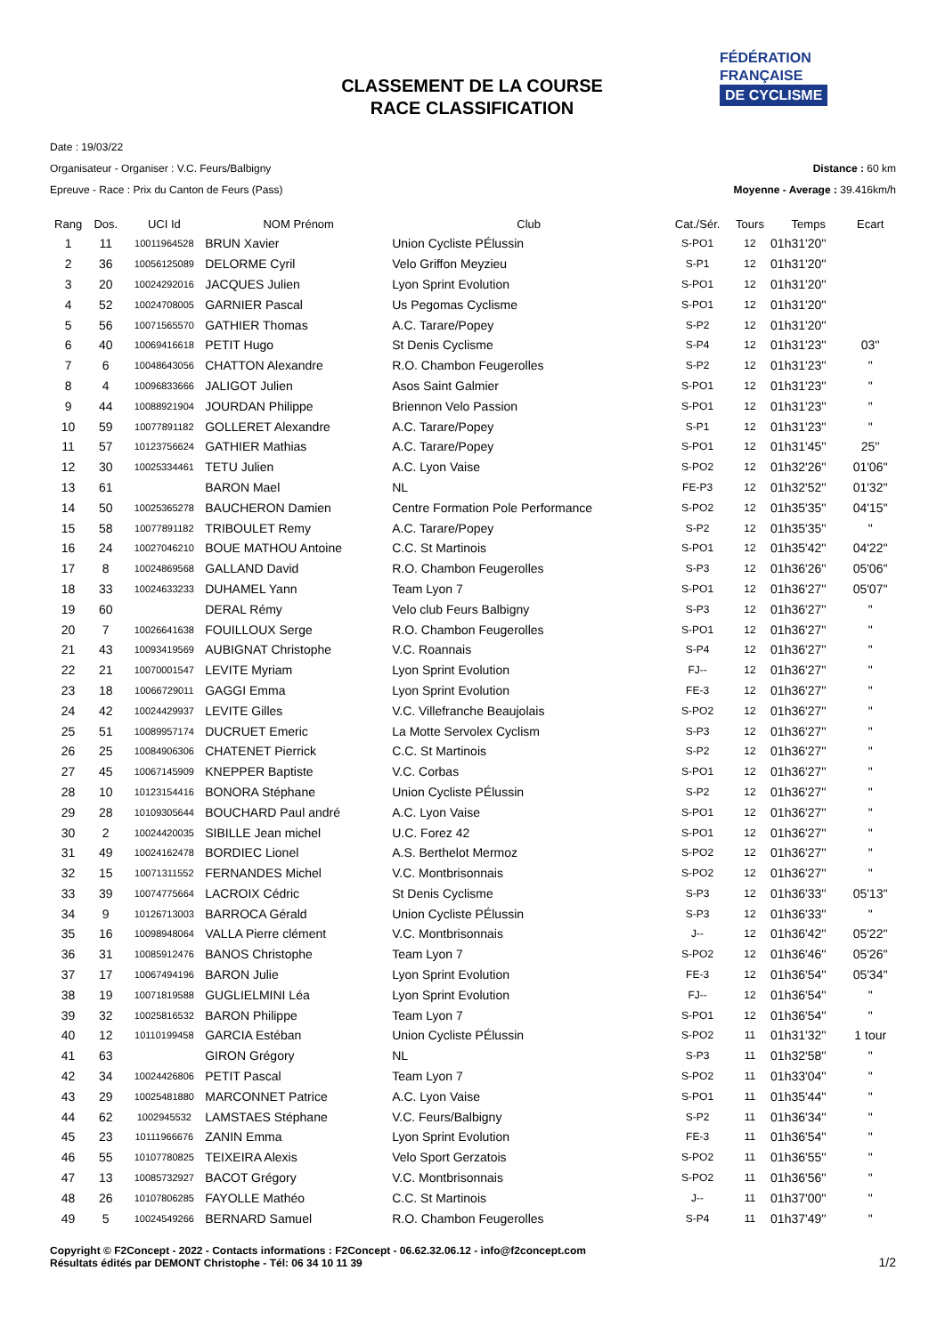CLASSEMENT DE LA COURSE
RACE CLASSIFICATION
FÉDÉRATION
FRANÇAISE
DE CYCLISME
Date : 19/03/22
Organisateur - Organiser : V.C. Feurs/Balbigny Distance : 60 km
Epreuve - Race : Prix du Canton de Feurs (Pass) Moyenne - Average : 39.416km/h
| Rang | Dos. | UCI Id | NOM Prénom | Club | Cat./Sér. | Tours | Temps | Ecart |
| --- | --- | --- | --- | --- | --- | --- | --- | --- |
| 1 | 11 | 10011964528 | BRUN Xavier | Union Cycliste PÉlussin | S-PO1 | 12 | 01h31'20'' | |
| 2 | 36 | 10056125089 | DELORME Cyril | Velo Griffon Meyzieu | S-P1 | 12 | 01h31'20'' | |
| 3 | 20 | 10024292016 | JACQUES Julien | Lyon Sprint Evolution | S-PO1 | 12 | 01h31'20'' | |
| 4 | 52 | 10024708005 | GARNIER Pascal | Us Pegomas Cyclisme | S-PO1 | 12 | 01h31'20'' | |
| 5 | 56 | 10071565570 | GATHIER Thomas | A.C. Tarare/Popey | S-P2 | 12 | 01h31'20'' | |
| 6 | 40 | 10069416618 | PETIT Hugo | St Denis Cyclisme | S-P4 | 12 | 01h31'23'' | 03'' |
| 7 | 6 | 10048643056 | CHATTON Alexandre | R.O. Chambon Feugerolles | S-P2 | 12 | 01h31'23'' | " |
| 8 | 4 | 10096833666 | JALIGOT Julien | Asos Saint Galmier | S-PO1 | 12 | 01h31'23'' | " |
| 9 | 44 | 10088921904 | JOURDAN Philippe | Briennon Velo Passion | S-PO1 | 12 | 01h31'23'' | " |
| 10 | 59 | 10077891182 | GOLLERET Alexandre | A.C. Tarare/Popey | S-P1 | 12 | 01h31'23'' | " |
| 11 | 57 | 10123756624 | GATHIER Mathias | A.C. Tarare/Popey | S-PO1 | 12 | 01h31'45'' | 25'' |
| 12 | 30 | 10025334461 | TETU Julien | A.C. Lyon Vaise | S-PO2 | 12 | 01h32'26'' | 01'06'' |
| 13 | 61 | | BARON Mael | NL | FE-P3 | 12 | 01h32'52'' | 01'32'' |
| 14 | 50 | 10025365278 | BAUCHERON Damien | Centre Formation Pole Performance | S-PO2 | 12 | 01h35'35'' | 04'15'' |
| 15 | 58 | 10077891182 | TRIBOULET Remy | A.C. Tarare/Popey | S-P2 | 12 | 01h35'35'' | " |
| 16 | 24 | 10027046210 | BOUE MATHOU Antoine | C.C. St Martinois | S-PO1 | 12 | 01h35'42'' | 04'22'' |
| 17 | 8 | 10024869568 | GALLAND David | R.O. Chambon Feugerolles | S-P3 | 12 | 01h36'26'' | 05'06'' |
| 18 | 33 | 10024633233 | DUHAMEL Yann | Team Lyon 7 | S-PO1 | 12 | 01h36'27'' | 05'07'' |
| 19 | 60 | | DERAL Rémy | Velo club Feurs Balbigny | S-P3 | 12 | 01h36'27'' | " |
| 20 | 7 | 10026641638 | FOUILLOUX Serge | R.O. Chambon Feugerolles | S-PO1 | 12 | 01h36'27'' | " |
| 21 | 43 | 10093419569 | AUBIGNAT Christophe | V.C. Roannais | S-P4 | 12 | 01h36'27'' | " |
| 22 | 21 | 10070001547 | LEVITE Myriam | Lyon Sprint Evolution | FJ-- | 12 | 01h36'27'' | " |
| 23 | 18 | 10066729011 | GAGGI Emma | Lyon Sprint Evolution | FE-3 | 12 | 01h36'27'' | " |
| 24 | 42 | 10024429937 | LEVITE Gilles | V.C. Villefranche Beaujolais | S-PO2 | 12 | 01h36'27'' | " |
| 25 | 51 | 10089957174 | DUCRUET Emeric | La Motte Servolex Cyclism | S-P3 | 12 | 01h36'27'' | " |
| 26 | 25 | 10084906306 | CHATENET Pierrick | C.C. St Martinois | S-P2 | 12 | 01h36'27'' | " |
| 27 | 45 | 10067145909 | KNEPPER Baptiste | V.C. Corbas | S-PO1 | 12 | 01h36'27'' | " |
| 28 | 10 | 10123154416 | BONORA Stéphane | Union Cycliste PÉlussin | S-P2 | 12 | 01h36'27'' | " |
| 29 | 28 | 10109305644 | BOUCHARD Paul andré | A.C. Lyon Vaise | S-PO1 | 12 | 01h36'27'' | " |
| 30 | 2 | 10024420035 | SIBILLE Jean michel | U.C. Forez 42 | S-PO1 | 12 | 01h36'27'' | " |
| 31 | 49 | 10024162478 | BORDIEC Lionel | A.S. Berthelot Mermoz | S-PO2 | 12 | 01h36'27'' | " |
| 32 | 15 | 10071311552 | FERNANDES Michel | V.C. Montbrisonnais | S-PO2 | 12 | 01h36'27'' | " |
| 33 | 39 | 10074775664 | LACROIX Cédric | St Denis Cyclisme | S-P3 | 12 | 01h36'33'' | 05'13'' |
| 34 | 9 | 10126713003 | BARROCA Gérald | Union Cycliste PÉlussin | S-P3 | 12 | 01h36'33'' | " |
| 35 | 16 | 10098948064 | VALLA Pierre clément | V.C. Montbrisonnais | J-- | 12 | 01h36'42'' | 05'22'' |
| 36 | 31 | 10085912476 | BANOS Christophe | Team Lyon 7 | S-PO2 | 12 | 01h36'46'' | 05'26'' |
| 37 | 17 | 10067494196 | BARON Julie | Lyon Sprint Evolution | FE-3 | 12 | 01h36'54'' | 05'34'' |
| 38 | 19 | 10071819588 | GUGLIELMINI Léa | Lyon Sprint Evolution | FJ-- | 12 | 01h36'54'' | " |
| 39 | 32 | 10025816532 | BARON Philippe | Team Lyon 7 | S-PO1 | 12 | 01h36'54'' | " |
| 40 | 12 | 10110199458 | GARCIA Estéban | Union Cycliste PÉlussin | S-PO2 | 11 | 01h31'32'' | 1 tour |
| 41 | 63 | | GIRON Grégory | NL | S-P3 | 11 | 01h32'58'' | " |
| 42 | 34 | 10024426806 | PETIT Pascal | Team Lyon 7 | S-PO2 | 11 | 01h33'04'' | " |
| 43 | 29 | 10025481880 | MARCONNET Patrice | A.C. Lyon Vaise | S-PO1 | 11 | 01h35'44'' | " |
| 44 | 62 | 1002945532 | LAMSTAES Stéphane | V.C. Feurs/Balbigny | S-P2 | 11 | 01h36'34'' | " |
| 45 | 23 | 10111966676 | ZANIN Emma | Lyon Sprint Evolution | FE-3 | 11 | 01h36'54'' | " |
| 46 | 55 | 10107780825 | TEIXEIRA Alexis | Velo Sport Gerzatois | S-PO2 | 11 | 01h36'55'' | " |
| 47 | 13 | 10085732927 | BACOT Grégory | V.C. Montbrisonnais | S-PO2 | 11 | 01h36'56'' | " |
| 48 | 26 | 10107806285 | FAYOLLE Mathéo | C.C. St Martinois | J-- | 11 | 01h37'00'' | " |
| 49 | 5 | 10024549266 | BERNARD Samuel | R.O. Chambon Feugerolles | S-P4 | 11 | 01h37'49'' | " |
Copyright © F2Concept - 2022 - Contacts informations : F2Concept - 06.62.32.06.12 - info@f2concept.com
Résultats édités par DEMONT Christophe - Tél: 06 34 10 11 39 1/2